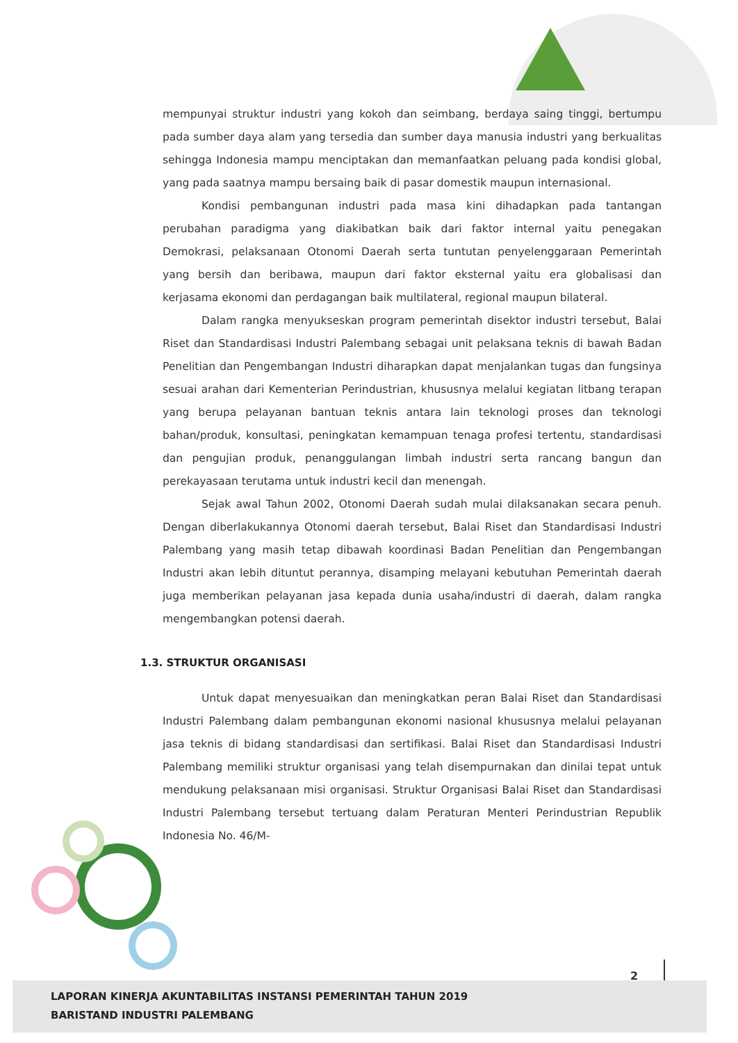mempunyai struktur industri yang kokoh dan seimbang, berdaya saing tinggi, bertumpu pada sumber daya alam yang tersedia dan sumber daya manusia industri yang berkualitas sehingga Indonesia mampu menciptakan dan memanfaatkan peluang pada kondisi global, yang pada saatnya mampu bersaing baik di pasar domestik maupun internasional.
Kondisi pembangunan industri pada masa kini dihadapkan pada tantangan perubahan paradigma yang diakibatkan baik dari faktor internal yaitu penegakan Demokrasi, pelaksanaan Otonomi Daerah serta tuntutan penyelenggaraan Pemerintah yang bersih dan beribawa, maupun dari faktor eksternal yaitu era globalisasi dan kerjasama ekonomi dan perdagangan baik multilateral, regional maupun bilateral.
Dalam rangka menyukseskan program pemerintah disektor industri tersebut, Balai Riset dan Standardisasi Industri Palembang sebagai unit pelaksana teknis di bawah Badan Penelitian dan Pengembangan Industri diharapkan dapat menjalankan tugas dan fungsinya sesuai arahan dari Kementerian Perindustrian, khususnya melalui kegiatan litbang terapan yang berupa pelayanan bantuan teknis antara lain teknologi proses dan teknologi bahan/produk, konsultasi, peningkatan kemampuan tenaga profesi tertentu, standardisasi dan pengujian produk, penanggulangan limbah industri serta rancang bangun dan perekayasaan terutama untuk industri kecil dan menengah.
Sejak awal Tahun 2002, Otonomi Daerah sudah mulai dilaksanakan secara penuh. Dengan diberlakukannya Otonomi daerah tersebut, Balai Riset dan Standardisasi Industri Palembang yang masih tetap dibawah koordinasi Badan Penelitian dan Pengembangan Industri akan lebih dituntut perannya, disamping melayani kebutuhan Pemerintah daerah juga memberikan pelayanan jasa kepada dunia usaha/industri di daerah, dalam rangka mengembangkan potensi daerah.
1.3. STRUKTUR ORGANISASI
Untuk dapat menyesuaikan dan meningkatkan peran Balai Riset dan Standardisasi Industri Palembang dalam pembangunan ekonomi nasional khususnya melalui pelayanan jasa teknis di bidang standardisasi dan sertifikasi. Balai Riset dan Standardisasi Industri Palembang memiliki struktur organisasi yang telah disempurnakan dan dinilai tepat untuk mendukung pelaksanaan misi organisasi. Struktur Organisasi Balai Riset dan Standardisasi Industri Palembang tersebut tertuang dalam Peraturan Menteri Perindustrian Republik Indonesia No. 46/M-
2
LAPORAN KINERJA AKUNTABILITAS INSTANSI PEMERINTAH TAHUN 2019
BARISTAND INDUSTRI PALEMBANG